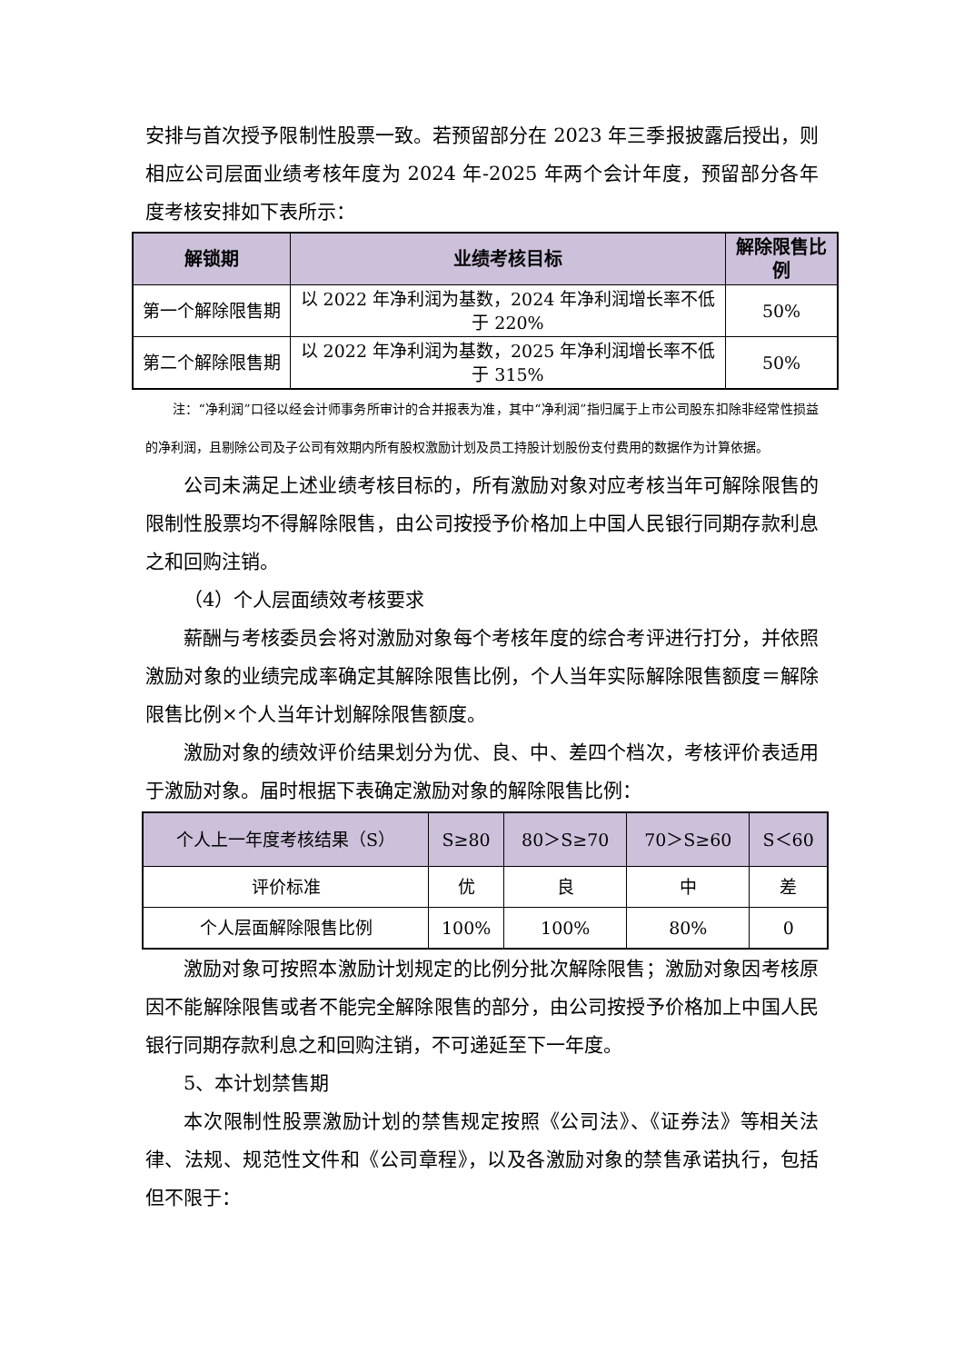安排与首次授予限制性股票一致。若预留部分在 2023 年三季报披露后授出，则相应公司层面业绩考核年度为 2024 年-2025 年两个会计年度，预留部分各年度考核安排如下表所示：
| 解锁期 | 业绩考核目标 | 解除限售比例 |
| --- | --- | --- |
| 第一个解除限售期 | 以 2022 年净利润为基数，2024 年净利润增长率不低于 220% | 50% |
| 第二个解除限售期 | 以 2022 年净利润为基数，2025 年净利润增长率不低于 315% | 50% |
注：“净利润”口径以经会计师事务所审计的合并报表为准，其中“净利润”指归属于上市公司股东扣除非经常性损益的净利润，且剔除公司及子公司有效期内所有股权激励计划及员工持股计划股份支付费用的数据作为计算依据。
公司未满足上述业绩考核目标的，所有激励对象对应考核当年可解除限售的限制性股票均不得解除限售，由公司按授予价格加上中国人民银行同期存款利息之和回购注销。
（4）个人层面绩效考核要求
薪酬与考核委员会将对激励对象每个考核年度的综合考评进行打分，并依照激励对象的业绩完成率确定其解除限售比例，个人当年实际解除限售额度＝解除限售比例×个人当年计划解除限售额度。
激励对象的绩效评价结果划分为优、良、中、差四个档次，考核评价表适用于激励对象。届时根据下表确定激励对象的解除限售比例：
| 个人上一年度考核结果（S） | S≥80 | 80＞S≥70 | 70＞S≥60 | S＜60 |
| --- | --- | --- | --- | --- |
| 评价标准 | 优 | 良 | 中 | 差 |
| 个人层面解除限售比例 | 100% | 100% | 80% | 0 |
激励对象可按照本激励计划规定的比例分批次解除限售；激励对象因考核原因不能解除限售或者不能完全解除限售的部分，由公司按授予价格加上中国人民银行同期存款利息之和回购注销，不可递延至下一年度。
5、本计划禁售期
本次限制性股票激励计划的禁售规定按照《公司法》、《证券法》等相关法律、法规、规范性文件和《公司章程》，以及各激励对象的禁售承诺执行，包括但不限于：